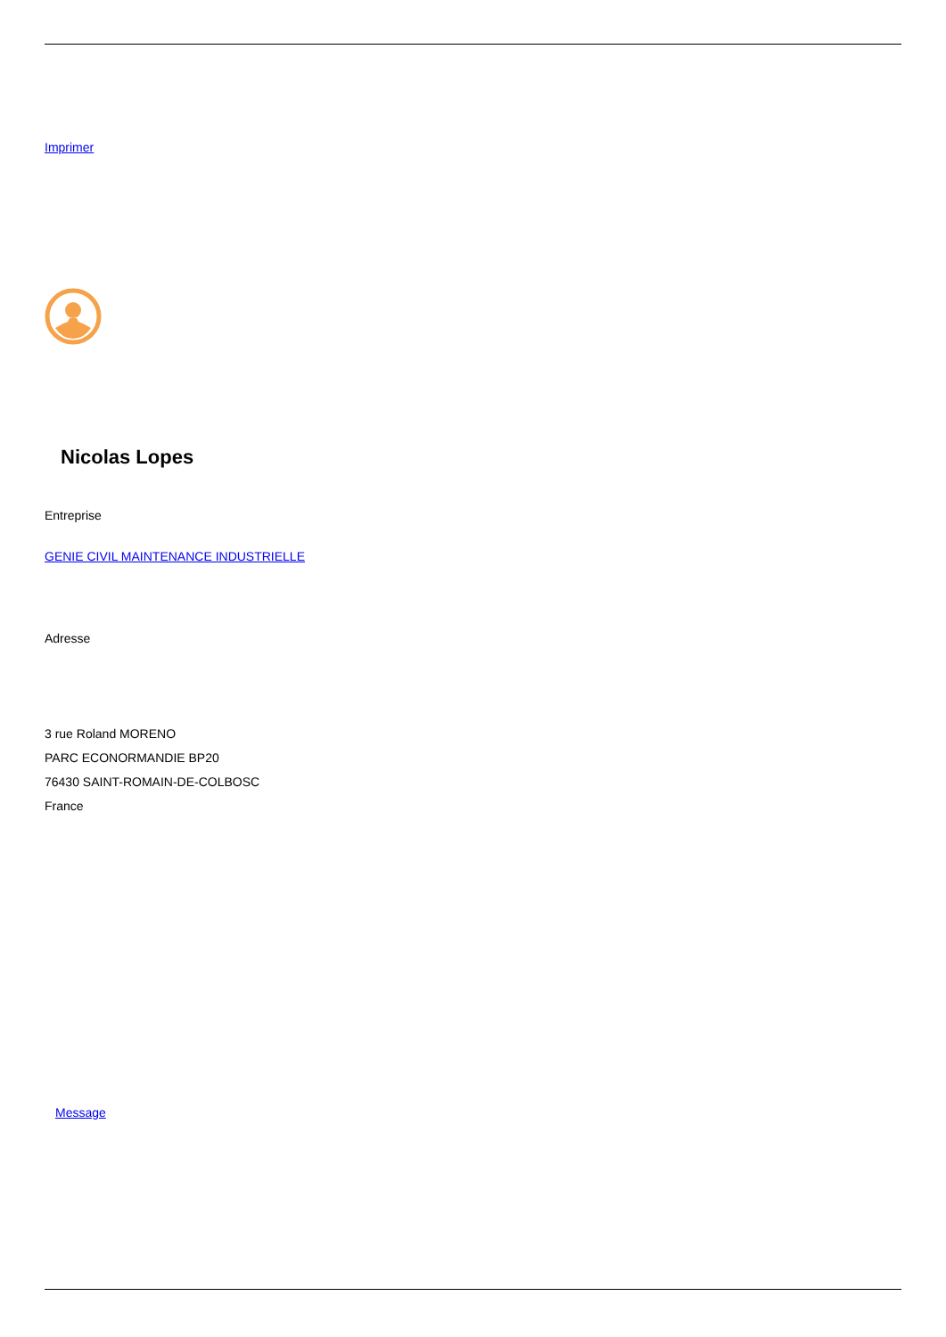Imprimer
Nicolas Lopes
Entreprise
GENIE CIVIL MAINTENANCE INDUSTRIELLE
Adresse
3 rue Roland MORENO
PARC ECONORMANDIE BP20
76430 SAINT-ROMAIN-DE-COLBOSC
France
Message